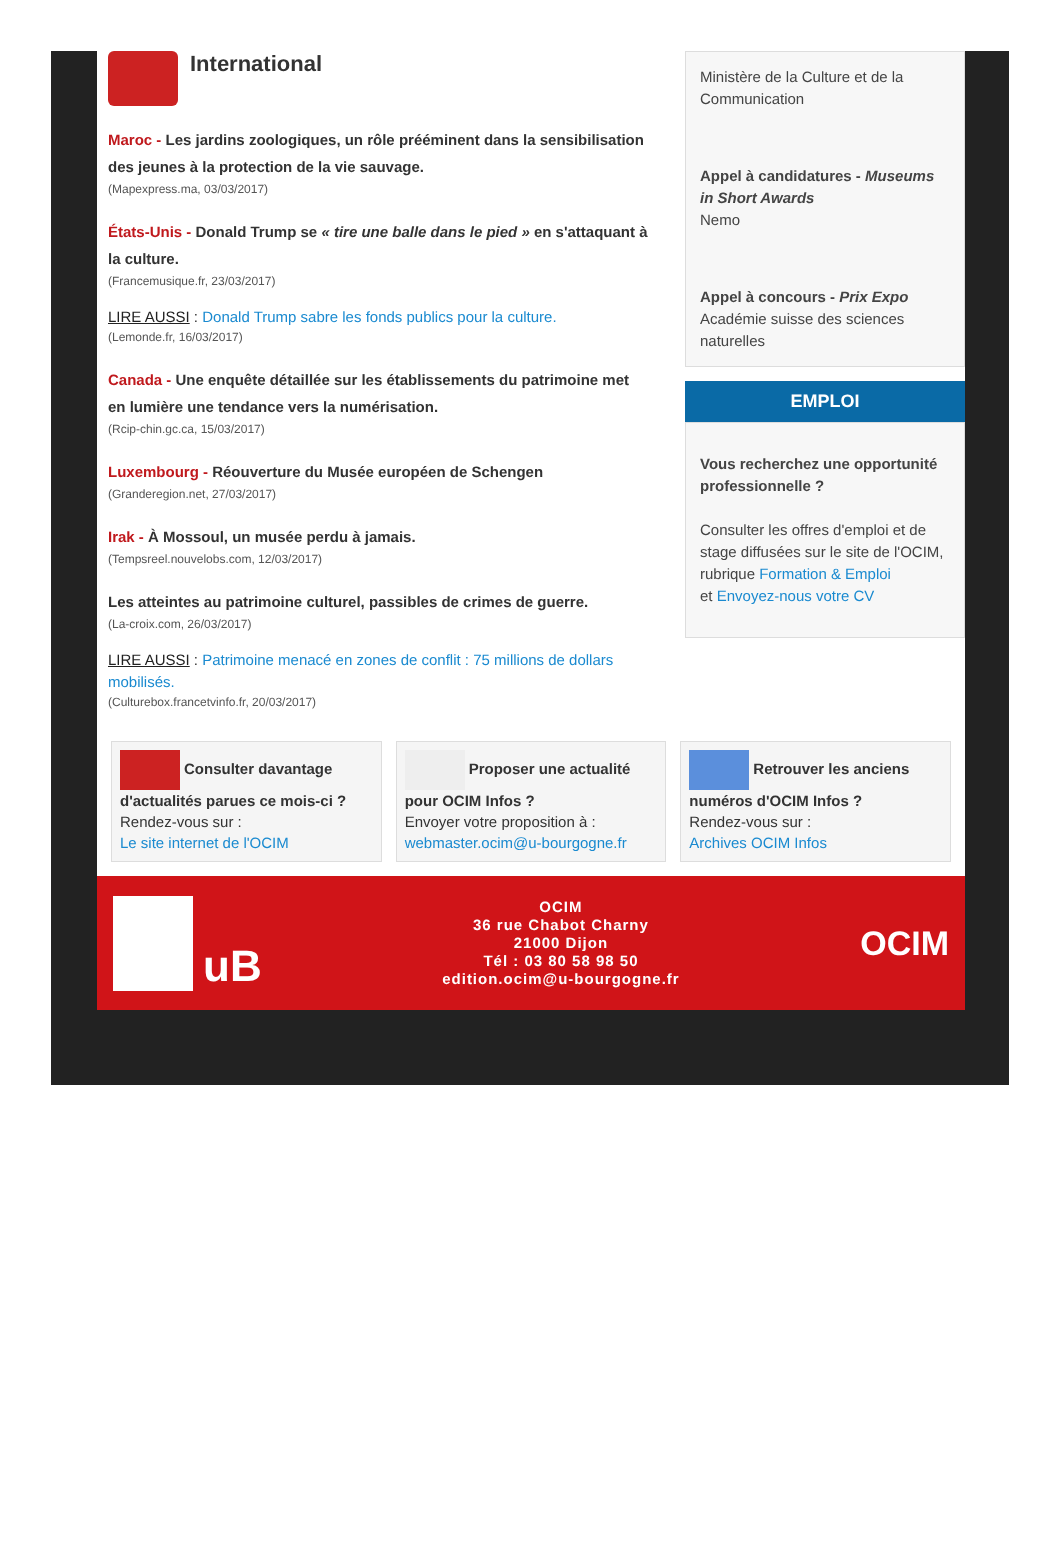International
Maroc - Les jardins zoologiques, un rôle prééminent dans la sensibilisation des jeunes à la protection de la vie sauvage.
(Mapexpress.ma, 03/03/2017)
États-Unis - Donald Trump se « tire une balle dans le pied » en s'attaquant à la culture.
(Francemusique.fr, 23/03/2017)
LIRE AUSSI : Donald Trump sabre les fonds publics pour la culture.
(Lemonde.fr, 16/03/2017)
Canada - Une enquête détaillée sur les établissements du patrimoine met en lumière une tendance vers la numérisation.
(Rcip-chin.gc.ca, 15/03/2017)
Luxembourg - Réouverture du Musée européen de Schengen
(Granderegion.net, 27/03/2017)
Irak - À Mossoul, un musée perdu à jamais.
(Tempsreel.nouvelobs.com, 12/03/2017)
Les atteintes au patrimoine culturel, passibles de crimes de guerre.
(La-croix.com, 26/03/2017)
LIRE AUSSI : Patrimoine menacé en zones de conflit : 75 millions de dollars mobilisés.
(Culturebox.francetvinfo.fr, 20/03/2017)
Ministère de la Culture et de la Communication
Appel à candidatures - Museums in Short Awards
Nemo
Appel à concours - Prix Expo
Académie suisse des sciences naturelles
EMPLOI
Vous recherchez une opportunité professionnelle ?
Consulter les offres d'emploi et de stage diffusées sur le site de l'OCIM, rubrique Formation & Emploi
et Envoyez-nous votre CV
Consulter davantage d'actualités parues ce mois-ci ?
Rendez-vous sur :
Le site internet de l'OCIM
Proposer une actualité pour OCIM Infos ?
Envoyer votre proposition à :
webmaster.ocim@u-bourgogne.fr
Retrouver les anciens numéros d'OCIM Infos ?
Rendez-vous sur :
Archives OCIM Infos
uB
OCIM
36 rue Chabot Charny
21000 Dijon
Tél : 03 80 58 98 50
edition.ocim@u-bourgogne.fr
OCIM